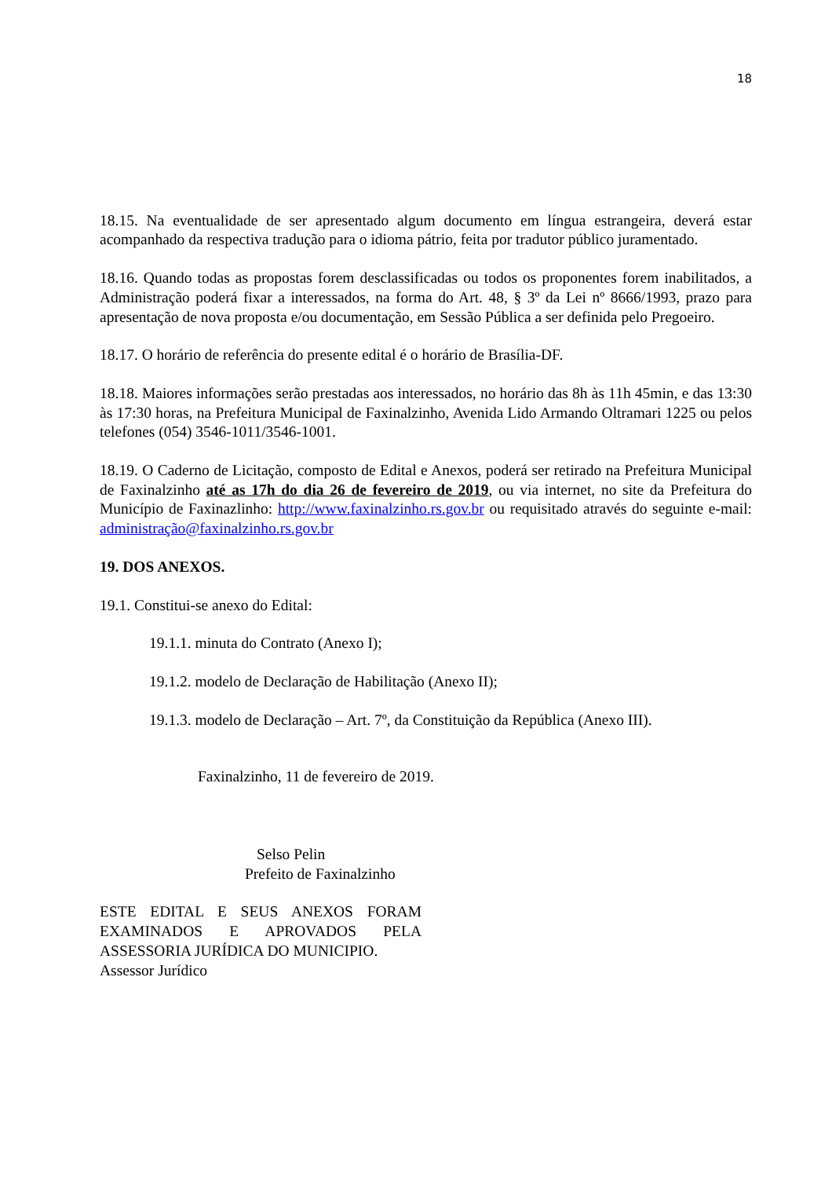18
18.15. Na eventualidade de ser apresentado algum documento em língua estrangeira, deverá estar acompanhado da respectiva tradução para o idioma pátrio, feita por tradutor público juramentado.
18.16. Quando todas as propostas forem desclassificadas ou todos os proponentes forem inabilitados, a Administração poderá fixar a interessados, na forma do Art. 48, § 3º da Lei nº 8666/1993, prazo para apresentação de nova proposta e/ou documentação, em Sessão Pública a ser definida pelo Pregoeiro.
18.17. O horário de referência do presente edital é o horário de Brasília-DF.
18.18. Maiores informações serão prestadas aos interessados, no horário das 8h às 11h 45min, e das 13:30 às 17:30 horas, na Prefeitura Municipal de Faxinalzinho, Avenida Lido Armando Oltramari 1225 ou pelos telefones (054) 3546-1011/3546-1001.
18.19. O Caderno de Licitação, composto de Edital e Anexos, poderá ser retirado na Prefeitura Municipal de Faxinalzinho até as 17h do dia 26 de fevereiro de 2019, ou via internet, no site da Prefeitura do Município de Faxinazlinho: http://www.faxinalzinho.rs.gov.br ou requisitado através do seguinte e-mail: administração@faxinalzinho.rs.gov.br
19. DOS ANEXOS.
19.1. Constitui-se anexo do Edital:
19.1.1. minuta do Contrato (Anexo I);
19.1.2. modelo de Declaração de Habilitação (Anexo II);
19.1.3. modelo de Declaração – Art. 7º, da Constituição da República (Anexo III).
Faxinalzinho, 11 de fevereiro de 2019.
Selso Pelin
Prefeito de Faxinalzinho
ESTE EDITAL E SEUS ANEXOS FORAM EXAMINADOS E APROVADOS PELA ASSESSORIA JURÍDICA DO MUNICIPIO.
Assessor Jurídico